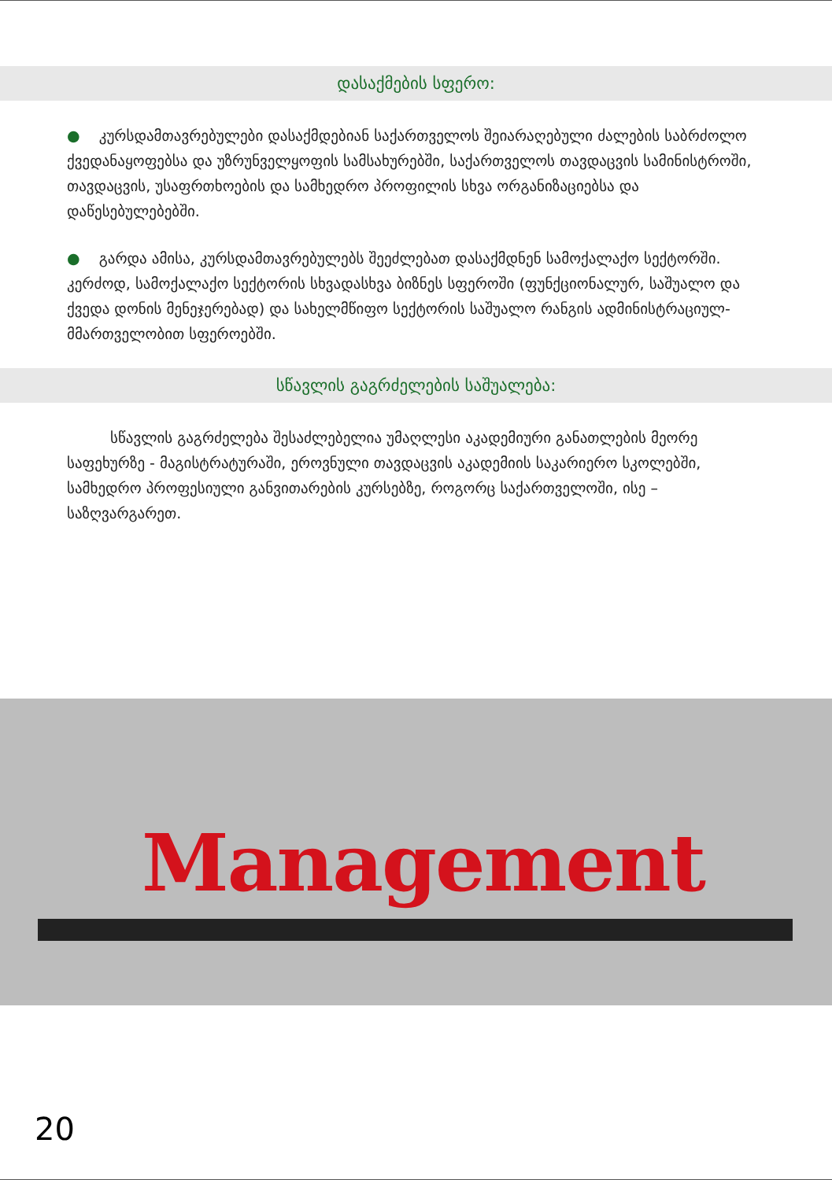დასაქმების სფერო:
● კურსდამთავრებულები დასაქმდებიან საქართველოს შეიარაღებული ძალების საბრძოლო ქვედანაყოფებსა და უზრუნველყოფის სამსახურებში, საქართველოს თავდაცვის სამინისტროში, თავდაცვის, უსაფრთხოების და სამხედრო პროფილის სხვა ორგანიზაციებსა და დაწესებულებებში.
● გარდა ამისა, კურსდამთავრებულებს შეეძლებათ დასაქმდნენ სამოქალაქო სექტორში. კერძოდ, სამოქალაქო სექტორის სხვადასხვა ბიზნეს სფეროში (ფუნქციონალურ, საშუალო და ქვედა დონის მენეჯერებად) და სახელმწიფო სექტორის საშუალო რანგის ადმინისტრაციულ-მმართველობით სფეროებში.
სწავლის გაგრძელების საშუალება:
სწავლის გაგრძელება შესაძლებელია უმაღლესი აკადემიური განათლების მეორე საფეხურზე - მაგისტრატურაში, ეროვნული თავდაცვის აკადემიის საკარიერო სკოლებში, სამხედრო პროფესიული განვითარების კურსებზე, როგორც საქართველოში, ისე – საზღვარგარეთ.
Management
20